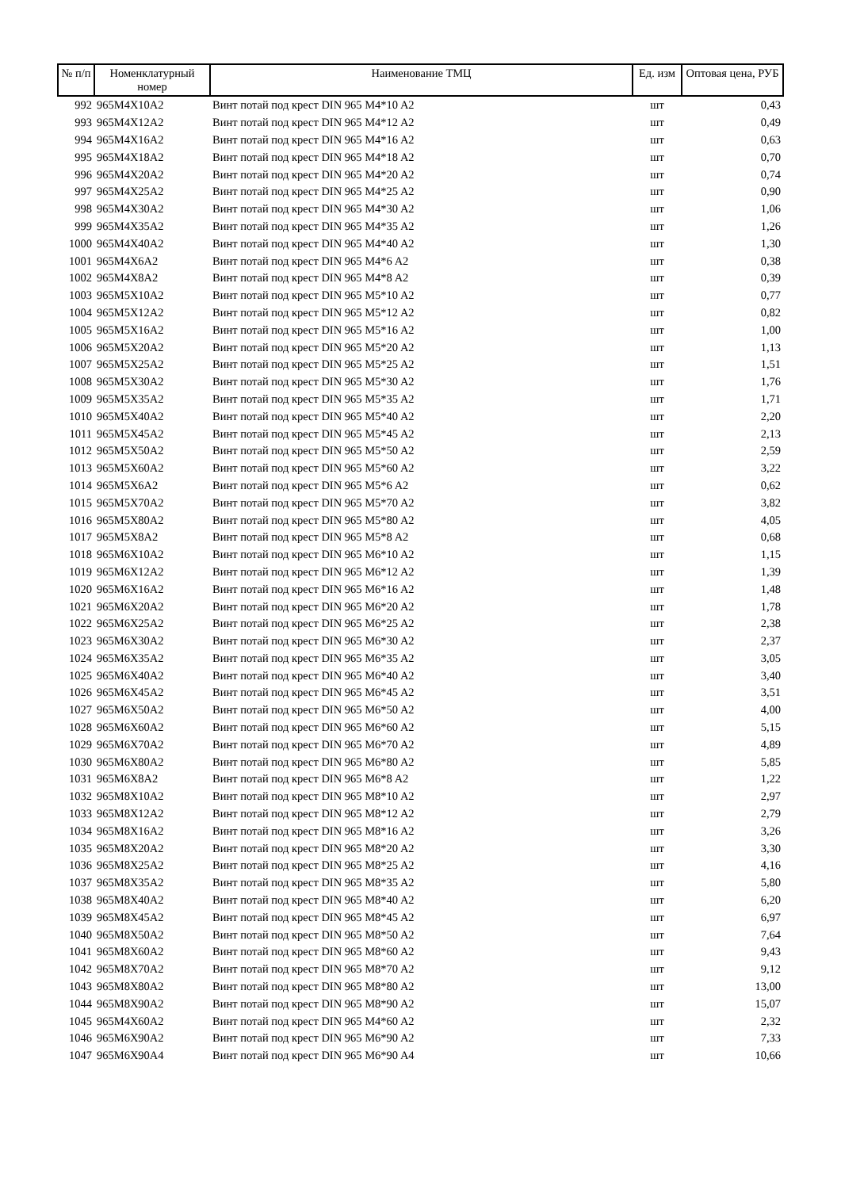| № п/п | Номенклатурный номер | Наименование ТМЦ | Ед. изм | Оптовая цена, РУБ |
| --- | --- | --- | --- | --- |
| 992 | 965M4X10A2 | Винт потай под крест DIN 965 M4*10 A2 | шт | 0,43 |
| 993 | 965M4X12A2 | Винт потай под крест DIN 965 M4*12 A2 | шт | 0,49 |
| 994 | 965M4X16A2 | Винт потай под крест DIN 965 M4*16 A2 | шт | 0,63 |
| 995 | 965M4X18A2 | Винт потай под крест DIN 965 M4*18 A2 | шт | 0,70 |
| 996 | 965M4X20A2 | Винт потай под крест DIN 965 M4*20 A2 | шт | 0,74 |
| 997 | 965M4X25A2 | Винт потай под крест DIN 965 M4*25 A2 | шт | 0,90 |
| 998 | 965M4X30A2 | Винт потай под крест DIN 965 M4*30 A2 | шт | 1,06 |
| 999 | 965M4X35A2 | Винт потай под крест DIN 965 M4*35 A2 | шт | 1,26 |
| 1000 | 965M4X40A2 | Винт потай под крест DIN 965 M4*40 A2 | шт | 1,30 |
| 1001 | 965M4X6A2 | Винт потай под крест DIN 965 M4*6 A2 | шт | 0,38 |
| 1002 | 965M4X8A2 | Винт потай под крест DIN 965 M4*8 A2 | шт | 0,39 |
| 1003 | 965M5X10A2 | Винт потай под крест DIN 965 M5*10 A2 | шт | 0,77 |
| 1004 | 965M5X12A2 | Винт потай под крест DIN 965 M5*12 A2 | шт | 0,82 |
| 1005 | 965M5X16A2 | Винт потай под крест DIN 965 M5*16 A2 | шт | 1,00 |
| 1006 | 965M5X20A2 | Винт потай под крест DIN 965 M5*20 A2 | шт | 1,13 |
| 1007 | 965M5X25A2 | Винт потай под крест DIN 965 M5*25 A2 | шт | 1,51 |
| 1008 | 965M5X30A2 | Винт потай под крест DIN 965 M5*30 A2 | шт | 1,76 |
| 1009 | 965M5X35A2 | Винт потай под крест DIN 965 M5*35 A2 | шт | 1,71 |
| 1010 | 965M5X40A2 | Винт потай под крест DIN 965 M5*40 A2 | шт | 2,20 |
| 1011 | 965M5X45A2 | Винт потай под крест DIN 965 M5*45 A2 | шт | 2,13 |
| 1012 | 965M5X50A2 | Винт потай под крест DIN 965 M5*50 A2 | шт | 2,59 |
| 1013 | 965M5X60A2 | Винт потай под крест DIN 965 M5*60 A2 | шт | 3,22 |
| 1014 | 965M5X6A2 | Винт потай под крест DIN 965 M5*6 A2 | шт | 0,62 |
| 1015 | 965M5X70A2 | Винт потай под крест DIN 965 M5*70 A2 | шт | 3,82 |
| 1016 | 965M5X80A2 | Винт потай под крест DIN 965 M5*80 A2 | шт | 4,05 |
| 1017 | 965M5X8A2 | Винт потай под крест DIN 965 M5*8 A2 | шт | 0,68 |
| 1018 | 965M6X10A2 | Винт потай под крест DIN 965 M6*10 A2 | шт | 1,15 |
| 1019 | 965M6X12A2 | Винт потай под крест DIN 965 M6*12 A2 | шт | 1,39 |
| 1020 | 965M6X16A2 | Винт потай под крест DIN 965 M6*16 A2 | шт | 1,48 |
| 1021 | 965M6X20A2 | Винт потай под крест DIN 965 M6*20 A2 | шт | 1,78 |
| 1022 | 965M6X25A2 | Винт потай под крест DIN 965 M6*25 A2 | шт | 2,38 |
| 1023 | 965M6X30A2 | Винт потай под крест DIN 965 M6*30 A2 | шт | 2,37 |
| 1024 | 965M6X35A2 | Винт потай под крест DIN 965 M6*35 A2 | шт | 3,05 |
| 1025 | 965M6X40A2 | Винт потай под крест DIN 965 M6*40 A2 | шт | 3,40 |
| 1026 | 965M6X45A2 | Винт потай под крест DIN 965 M6*45 A2 | шт | 3,51 |
| 1027 | 965M6X50A2 | Винт потай под крест DIN 965 M6*50 A2 | шт | 4,00 |
| 1028 | 965M6X60A2 | Винт потай под крест DIN 965 M6*60 A2 | шт | 5,15 |
| 1029 | 965M6X70A2 | Винт потай под крест DIN 965 M6*70 A2 | шт | 4,89 |
| 1030 | 965M6X80A2 | Винт потай под крест DIN 965 M6*80 A2 | шт | 5,85 |
| 1031 | 965M6X8A2 | Винт потай под крест DIN 965 M6*8 A2 | шт | 1,22 |
| 1032 | 965M8X10A2 | Винт потай под крест DIN 965 M8*10 A2 | шт | 2,97 |
| 1033 | 965M8X12A2 | Винт потай под крест DIN 965 M8*12 A2 | шт | 2,79 |
| 1034 | 965M8X16A2 | Винт потай под крест DIN 965 M8*16 A2 | шт | 3,26 |
| 1035 | 965M8X20A2 | Винт потай под крест DIN 965 M8*20 A2 | шт | 3,30 |
| 1036 | 965M8X25A2 | Винт потай под крест DIN 965 M8*25 A2 | шт | 4,16 |
| 1037 | 965M8X35A2 | Винт потай под крест DIN 965 M8*35 A2 | шт | 5,80 |
| 1038 | 965M8X40A2 | Винт потай под крест DIN 965 M8*40 A2 | шт | 6,20 |
| 1039 | 965M8X45A2 | Винт потай под крест DIN 965 M8*45 A2 | шт | 6,97 |
| 1040 | 965M8X50A2 | Винт потай под крест DIN 965 M8*50 A2 | шт | 7,64 |
| 1041 | 965M8X60A2 | Винт потай под крест DIN 965 M8*60 A2 | шт | 9,43 |
| 1042 | 965M8X70A2 | Винт потай под крест DIN 965 M8*70 A2 | шт | 9,12 |
| 1043 | 965M8X80A2 | Винт потай под крест DIN 965 M8*80 A2 | шт | 13,00 |
| 1044 | 965M8X90A2 | Винт потай под крест DIN 965 M8*90 A2 | шт | 15,07 |
| 1045 | 965M4X60A2 | Винт потай под крест DIN 965 M4*60 A2 | шт | 2,32 |
| 1046 | 965M6X90A2 | Винт потай под крест DIN 965 M6*90 A2 | шт | 7,33 |
| 1047 | 965M6X90A4 | Винт потай под крест DIN 965 M6*90 A4 | шт | 10,66 |